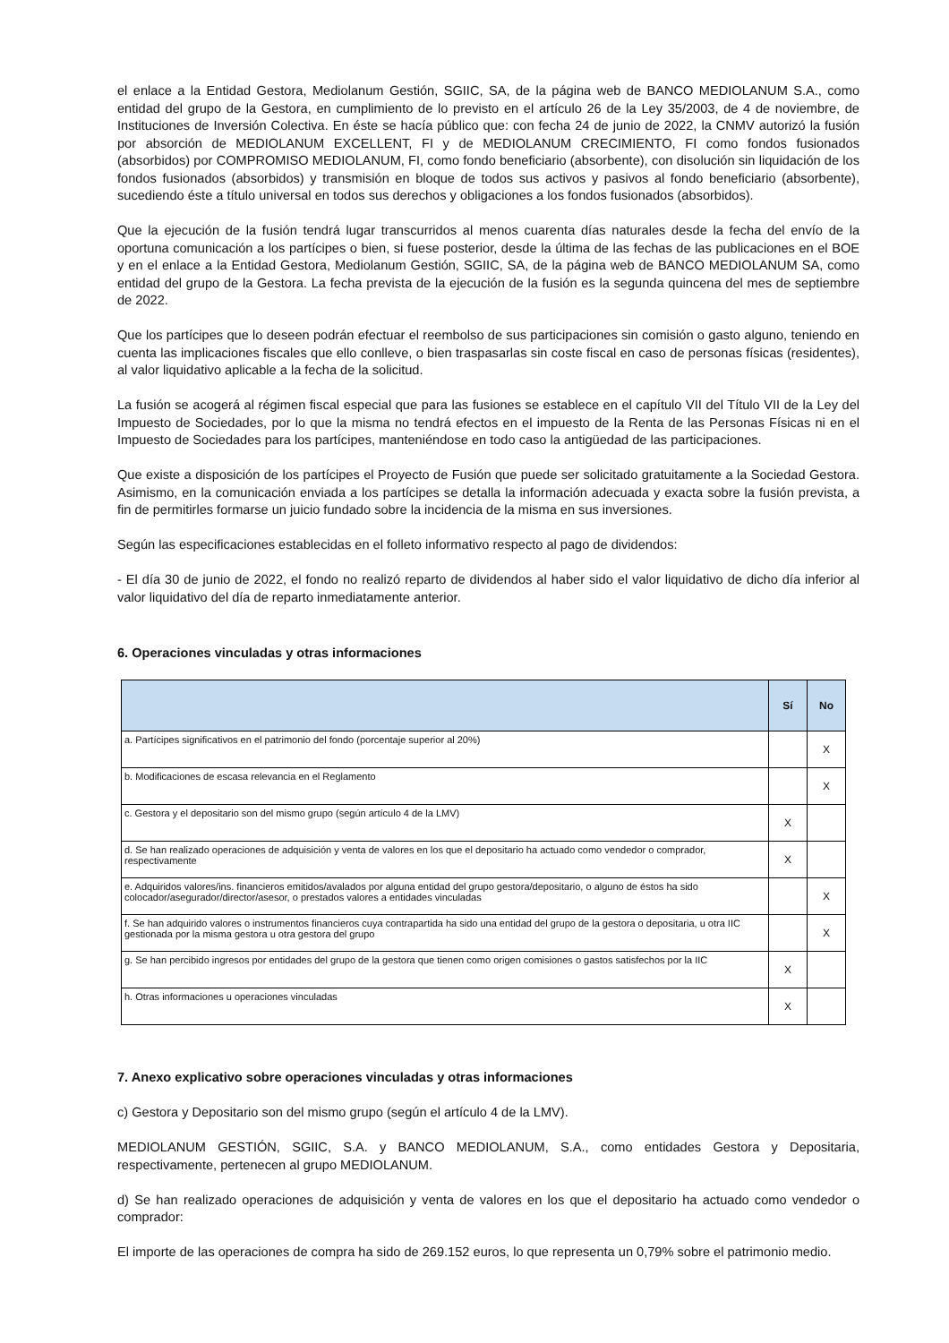el enlace a la Entidad Gestora, Mediolanum Gestión, SGIIC, SA, de la página web de BANCO MEDIOLANUM S.A., como entidad del grupo de la Gestora, en cumplimiento de lo previsto en el artículo 26 de la Ley 35/2003, de 4 de noviembre, de Instituciones de Inversión Colectiva. En éste se hacía público que: con fecha 24 de junio de 2022, la CNMV autorizó la fusión por absorción de MEDIOLANUM EXCELLENT, FI y de MEDIOLANUM CRECIMIENTO, FI como fondos fusionados (absorbidos) por COMPROMISO MEDIOLANUM, FI, como fondo beneficiario (absorbente), con disolución sin liquidación de los fondos fusionados (absorbidos) y transmisión en bloque de todos sus activos y pasivos al fondo beneficiario (absorbente), sucediendo éste a título universal en todos sus derechos y obligaciones a los fondos fusionados (absorbidos).
Que la ejecución de la fusión tendrá lugar transcurridos al menos cuarenta días naturales desde la fecha del envío de la oportuna comunicación a los partícipes o bien, si fuese posterior, desde la última de las fechas de las publicaciones en el BOE y en el enlace a la Entidad Gestora, Mediolanum Gestión, SGIIC, SA, de la página web de BANCO MEDIOLANUM SA, como entidad del grupo de la Gestora. La fecha prevista de la ejecución de la fusión es la segunda quincena del mes de septiembre de 2022.
Que los partícipes que lo deseen podrán efectuar el reembolso de sus participaciones sin comisión o gasto alguno, teniendo en cuenta las implicaciones fiscales que ello conlleve, o bien traspasarlas sin coste fiscal en caso de personas físicas (residentes), al valor liquidativo aplicable a la fecha de la solicitud.
La fusión se acogerá al régimen fiscal especial que para las fusiones se establece en el capítulo VII del Título VII de la Ley del Impuesto de Sociedades, por lo que la misma no tendrá efectos en el impuesto de la Renta de las Personas Físicas ni en el Impuesto de Sociedades para los partícipes, manteniéndose en todo caso la antigüedad de las participaciones.
Que existe a disposición de los partícipes el Proyecto de Fusión que puede ser solicitado gratuitamente a la Sociedad Gestora. Asimismo, en la comunicación enviada a los partícipes se detalla la información adecuada y exacta sobre la fusión prevista, a fin de permitirles formarse un juicio fundado sobre la incidencia de la misma en sus inversiones.
Según las especificaciones establecidas en el folleto informativo respecto al pago de dividendos:
- El día 30 de junio de 2022, el fondo no realizó reparto de dividendos al haber sido el valor liquidativo de dicho día inferior al valor liquidativo del día de reparto inmediatamente anterior.
6. Operaciones vinculadas y otras informaciones
| | Sí | No |
| --- | --- | --- |
| a. Partícipes significativos en el patrimonio del fondo (porcentaje superior al 20%) | | X |
| b. Modificaciones de escasa relevancia en el Reglamento | | X |
| c. Gestora y el depositario son del mismo grupo (según artículo 4 de la LMV) | X | |
| d. Se han realizado operaciones de adquisición y venta de valores en los que el depositario ha actuado como vendedor o comprador, respectivamente | X | |
| e. Adquiridos valores/ins. financieros emitidos/avalados por alguna entidad del grupo gestora/depositario, o alguno de éstos ha sido colocador/asegurador/director/asesor, o prestados valores a entidades vinculadas | | X |
| f. Se han adquirido valores o instrumentos financieros cuya contrapartida ha sido una entidad del grupo de la gestora o depositaria, u otra IIC gestionada por la misma gestora u otra gestora del grupo | | X |
| g. Se han percibido ingresos por entidades del grupo de la gestora que tienen como origen comisiones o gastos satisfechos por la IIC | X | |
| h. Otras informaciones u operaciones vinculadas | X | |
7. Anexo explicativo sobre operaciones vinculadas y otras informaciones
c) Gestora y Depositario son del mismo grupo (según el artículo 4 de la LMV).
MEDIOLANUM GESTIÓN, SGIIC, S.A. y BANCO MEDIOLANUM, S.A., como entidades Gestora y Depositaria, respectivamente, pertenecen al grupo MEDIOLANUM.
d) Se han realizado operaciones de adquisición y venta de valores en los que el depositario ha actuado como vendedor o comprador:
El importe de las operaciones de compra ha sido de 269.152 euros, lo que representa un 0,79% sobre el patrimonio medio.